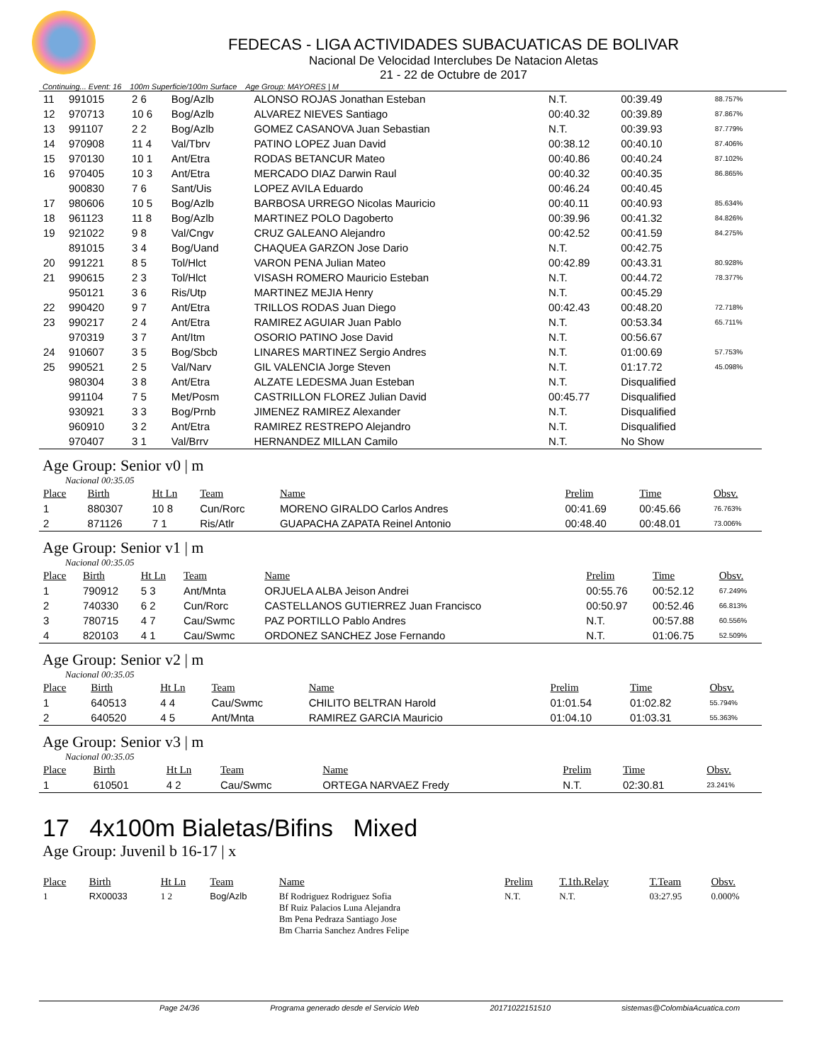FEDECAS - LIGA ACTIVIDADES SUBACUATICAS DE BOLIVAR
Nacional De Velocidad Interclubes De Natacion Aletas
21 - 22 de Octubre de 2017
Continuing... Event: 16 100m Superficie/100m Surface Age Group: MAYORES | M
| 11 | 991015 | 2 6 | Bog/Azlb | ALONSO ROJAS Jonathan Esteban | N.T. | 00:39.49 | 88.757% |
| 12 | 970713 | 10 6 | Bog/Azlb | ALVAREZ NIEVES Santiago | 00:40.32 | 00:39.89 | 87.867% |
| 13 | 991107 | 2 2 | Bog/Azlb | GOMEZ CASANOVA Juan Sebastian | N.T. | 00:39.93 | 87.779% |
| 14 | 970908 | 11 4 | Val/Tbrv | PATINO LOPEZ Juan David | 00:38.12 | 00:40.10 | 87.406% |
| 15 | 970130 | 10 1 | Ant/Etra | RODAS BETANCUR Mateo | 00:40.86 | 00:40.24 | 87.102% |
| 16 | 970405 | 10 3 | Ant/Etra | MERCADO DIAZ Darwin Raul | 00:40.32 | 00:40.35 | 86.865% |
| | 900830 | 7 6 | Sant/Uis | LOPEZ AVILA Eduardo | 00:46.24 | 00:40.45 | |
| 17 | 980606 | 10 5 | Bog/Azlb | BARBOSA URREGO Nicolas Mauricio | 00:40.11 | 00:40.93 | 85.634% |
| 18 | 961123 | 11 8 | Bog/Azlb | MARTINEZ POLO Dagoberto | 00:39.96 | 00:41.32 | 84.826% |
| 19 | 921022 | 9 8 | Val/Cngv | CRUZ GALEANO Alejandro | 00:42.52 | 00:41.59 | 84.275% |
| | 891015 | 3 4 | Bog/Uand | CHAQUEA GARZON Jose Dario | N.T. | 00:42.75 | |
| 20 | 991221 | 8 5 | Tol/Hlct | VARON PENA Julian Mateo | 00:42.89 | 00:43.31 | 80.928% |
| 21 | 990615 | 2 3 | Tol/Hlct | VISASH ROMERO Mauricio Esteban | N.T. | 00:44.72 | 78.377% |
| | 950121 | 3 6 | Ris/Utp | MARTINEZ MEJIA Henry | N.T. | 00:45.29 | |
| 22 | 990420 | 9 7 | Ant/Etra | TRILLOS RODAS Juan Diego | 00:42.43 | 00:48.20 | 72.718% |
| 23 | 990217 | 2 4 | Ant/Etra | RAMIREZ AGUIAR Juan Pablo | N.T. | 00:53.34 | 65.711% |
| | 970319 | 3 7 | Ant/Itm | OSORIO PATINO Jose David | N.T. | 00:56.67 | |
| 24 | 910607 | 3 5 | Bog/Sbcb | LINARES MARTINEZ Sergio Andres | N.T. | 01:00.69 | 57.753% |
| 25 | 990521 | 2 5 | Val/Narv | GIL VALENCIA Jorge Steven | N.T. | 01:17.72 | 45.098% |
| | 980304 | 3 8 | Ant/Etra | ALZATE LEDESMA Juan Esteban | N.T. | Disqualified | |
| | 991104 | 7 5 | Met/Posm | CASTRILLON FLOREZ Julian David | 00:45.77 | Disqualified | |
| | 930921 | 3 3 | Bog/Prnb | JIMENEZ RAMIREZ Alexander | N.T. | Disqualified | |
| | 960910 | 3 2 | Ant/Etra | RAMIREZ RESTREPO Alejandro | N.T. | Disqualified | |
| | 970407 | 3 1 | Val/Brrv | HERNANDEZ MILLAN Camilo | N.T. | No Show | |
Age Group: Senior v0 | m
Nacional 00:35.05
| Place | Birth | Ht Ln | Team | Name | Prelim | Time | Obsv. |
| --- | --- | --- | --- | --- | --- | --- | --- |
| 1 | 880307 | 10 8 | Cun/Rorc | MORENO GIRALDO Carlos Andres | 00:41.69 | 00:45.66 | 76.763% |
| 2 | 871126 | 7 1 | Ris/Atlr | GUAPACHA ZAPATA Reinel Antonio | 00:48.40 | 00:48.01 | 73.006% |
Age Group: Senior v1 | m
Nacional 00:35.05
| Place | Birth | Ht Ln | Team | Name | Prelim | Time | Obsv. |
| --- | --- | --- | --- | --- | --- | --- | --- |
| 1 | 790912 | 5 3 | Ant/Mnta | ORJUELA ALBA Jeison Andrei | 00:55.76 | 00:52.12 | 67.249% |
| 2 | 740330 | 6 2 | Cun/Rorc | CASTELLANOS GUTIERREZ Juan Francisco | 00:50.97 | 00:52.46 | 66.813% |
| 3 | 780715 | 4 7 | Cau/Swmc | PAZ PORTILLO Pablo Andres | N.T. | 00:57.88 | 60.556% |
| 4 | 820103 | 4 1 | Cau/Swmc | ORDONEZ SANCHEZ Jose Fernando | N.T. | 01:06.75 | 52.509% |
Age Group: Senior v2 | m
Nacional 00:35.05
| Place | Birth | Ht Ln | Team | Name | Prelim | Time | Obsv. |
| --- | --- | --- | --- | --- | --- | --- | --- |
| 1 | 640513 | 4 4 | Cau/Swmc | CHILITO BELTRAN Harold | 01:01.54 | 01:02.82 | 55.794% |
| 2 | 640520 | 4 5 | Ant/Mnta | RAMIREZ GARCIA Mauricio | 01:04.10 | 01:03.31 | 55.363% |
Age Group: Senior v3 | m
Nacional 00:35.05
| Place | Birth | Ht Ln | Team | Name | Prelim | Time | Obsv. |
| --- | --- | --- | --- | --- | --- | --- | --- |
| 1 | 610501 | 4 2 | Cau/Swmc | ORTEGA NARVAEZ Fredy | N.T. | 02:30.81 | 23.241% |
17 4x100m Bialetas/Bifins Mixed
Age Group: Juvenil b 16-17 | x
| Place | Birth | Ht Ln | Team | Name | Prelim | T.1th.Relay | T.Team | Obsv. |
| --- | --- | --- | --- | --- | --- | --- | --- | --- |
| 1 | RX00033 | 1 2 | Bog/Azlb | Bf Rodriguez Rodriguez Sofia Bf Ruiz Palacios Luna Alejandra Bm Pena Pedraza Santiago Jose Bm Charria Sanchez Andres Felipe | N.T. | N.T. | 03:27.95 | 0.000% |
Page 24/36 Programa generado desde el Servicio Web 20171022151510 sistemas@ColombiaAcuatica.com